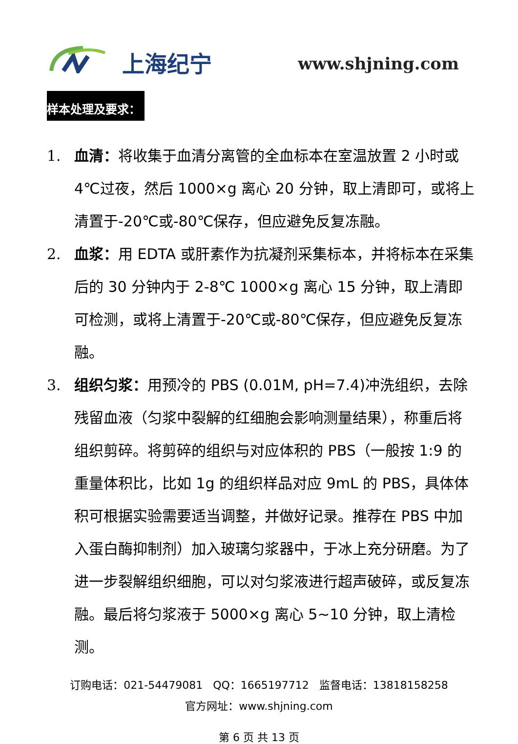上海纪宁 www.shjning.com
样本处理及要求：
1. 血清：将收集于血清分离管的全血标本在室温放置 2 小时或 4℃过夜，然后 1000×g 离心 20 分钟，取上清即可，或将上清置于-20℃或-80℃保存，但应避免反复冻融。
2. 血浆：用 EDTA 或肝素作为抗凝剂采集标本，并将标本在采集后的 30 分钟内于 2-8℃ 1000×g 离心 15 分钟，取上清即可检测，或将上清置于-20℃或-80℃保存，但应避免反复冻融。
3. 组织匀浆：用预冷的 PBS (0.01M, pH=7.4)冲洗组织，去除残留血液（匀浆中裂解的红细胞会影响测量结果），称重后将组织剪碎。将剪碎的组织与对应体积的 PBS（一般按 1:9 的重量体积比，比如 1g 的组织样品对应 9mL 的 PBS，具体体积可根据实验需要适当调整，并做好记录。推荐在 PBS 中加入蛋白酶抑制剂）加入玻璃匀浆器中，于冰上充分研磨。为了进一步裂解组织细胞，可以对匀浆液进行超声破碎，或反复冻融。最后将匀浆液于 5000×g 离心 5~10 分钟，取上清检测。
订购电话：021-54479081 QQ：1665197712 监督电话：13818158258
官方网址：www.shjning.com
第 6 页 共 13 页